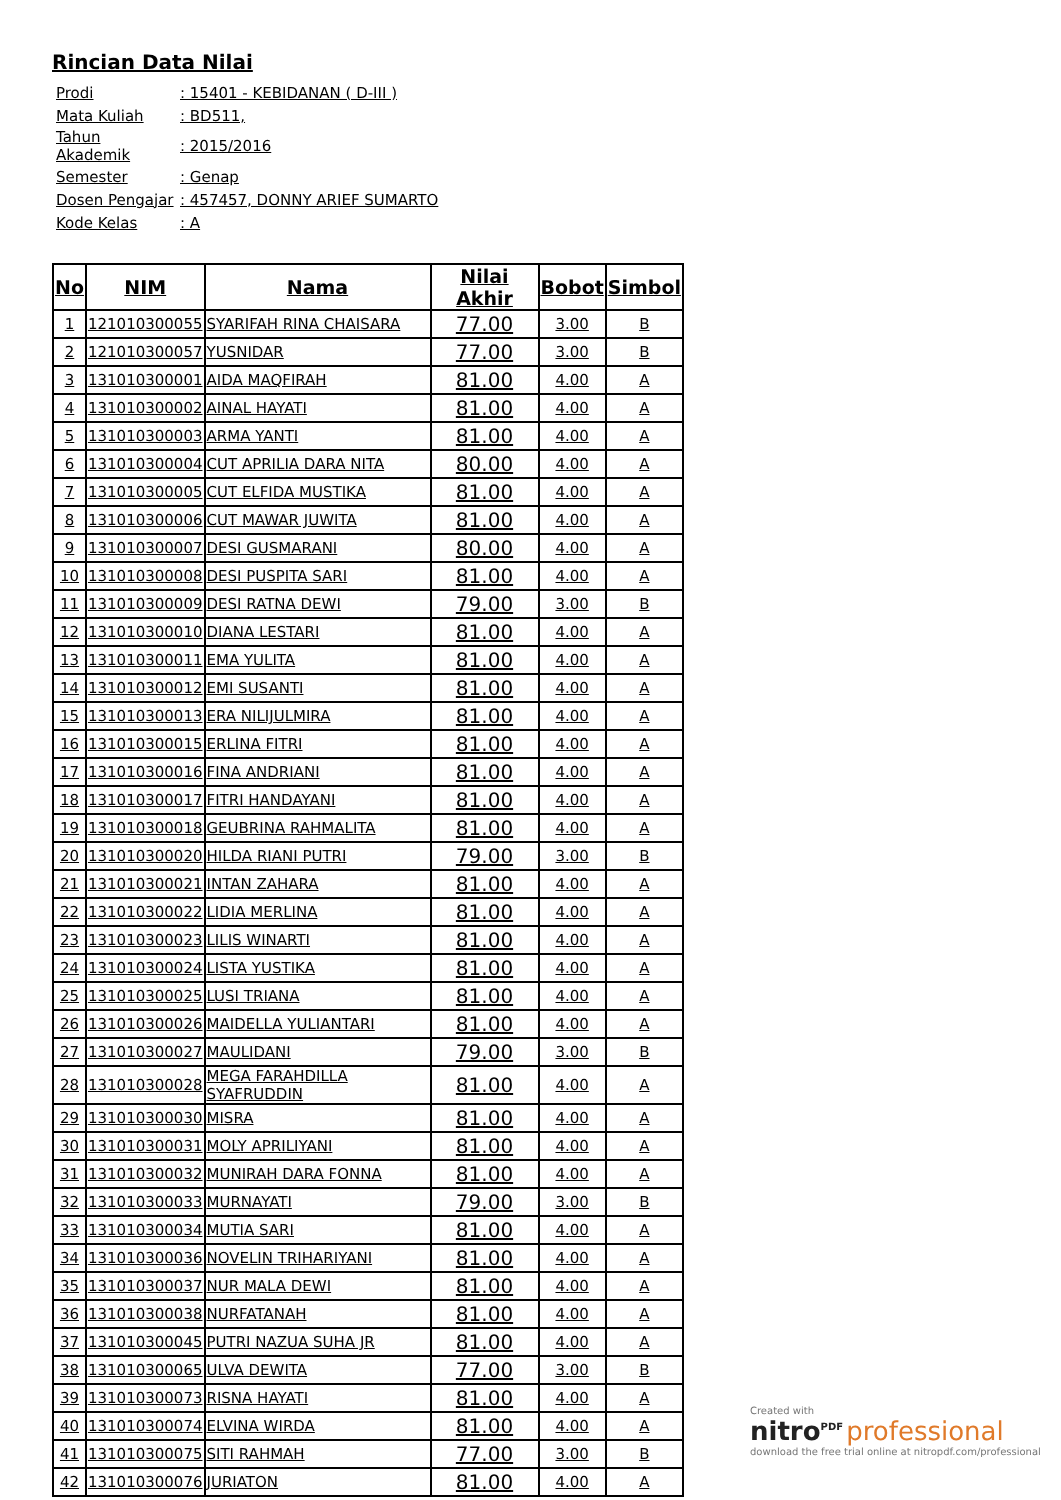Rincian Data Nilai
| Prodi | : 15401 - KEBIDANAN ( D-III ) |
| Mata Kuliah | : BD511, |
| Tahun Akademik | : 2015/2016 |
| Semester | : Genap |
| Dosen Pengajar | : 457457, DONNY ARIEF SUMARTO |
| Kode Kelas | : A |
| No | NIM | Nama | Nilai Akhir | Bobot | Simbol |
| --- | --- | --- | --- | --- | --- |
| 1 | 121010300055 | SYARIFAH RINA CHAISARA | 77.00 | 3.00 | B |
| 2 | 121010300057 | YUSNIDAR | 77.00 | 3.00 | B |
| 3 | 131010300001 | AIDA MAQFIRAH | 81.00 | 4.00 | A |
| 4 | 131010300002 | AINAL HAYATI | 81.00 | 4.00 | A |
| 5 | 131010300003 | ARMA YANTI | 81.00 | 4.00 | A |
| 6 | 131010300004 | CUT APRILIA DARA NITA | 80.00 | 4.00 | A |
| 7 | 131010300005 | CUT ELFIDA MUSTIKA | 81.00 | 4.00 | A |
| 8 | 131010300006 | CUT MAWAR JUWITA | 81.00 | 4.00 | A |
| 9 | 131010300007 | DESI GUSMARANI | 80.00 | 4.00 | A |
| 10 | 131010300008 | DESI PUSPITA SARI | 81.00 | 4.00 | A |
| 11 | 131010300009 | DESI RATNA DEWI | 79.00 | 3.00 | B |
| 12 | 131010300010 | DIANA LESTARI | 81.00 | 4.00 | A |
| 13 | 131010300011 | EMA YULITA | 81.00 | 4.00 | A |
| 14 | 131010300012 | EMI SUSANTI | 81.00 | 4.00 | A |
| 15 | 131010300013 | ERA NILIJULMIRA | 81.00 | 4.00 | A |
| 16 | 131010300015 | ERLINA FITRI | 81.00 | 4.00 | A |
| 17 | 131010300016 | FINA ANDRIANI | 81.00 | 4.00 | A |
| 18 | 131010300017 | FITRI HANDAYANI | 81.00 | 4.00 | A |
| 19 | 131010300018 | GEUBRINA RAHMALITA | 81.00 | 4.00 | A |
| 20 | 131010300020 | HILDA RIANI PUTRI | 79.00 | 3.00 | B |
| 21 | 131010300021 | INTAN ZAHARA | 81.00 | 4.00 | A |
| 22 | 131010300022 | LIDIA MERLINA | 81.00 | 4.00 | A |
| 23 | 131010300023 | LILIS WINARTI | 81.00 | 4.00 | A |
| 24 | 131010300024 | LISTA YUSTIKA | 81.00 | 4.00 | A |
| 25 | 131010300025 | LUSI TRIANA | 81.00 | 4.00 | A |
| 26 | 131010300026 | MAIDELLA YULIANTARI | 81.00 | 4.00 | A |
| 27 | 131010300027 | MAULIDANI | 79.00 | 3.00 | B |
| 28 | 131010300028 | MEGA FARAHDILLA SYAFRUDDIN | 81.00 | 4.00 | A |
| 29 | 131010300030 | MISRA | 81.00 | 4.00 | A |
| 30 | 131010300031 | MOLY APRILIYANI | 81.00 | 4.00 | A |
| 31 | 131010300032 | MUNIRAH DARA FONNA | 81.00 | 4.00 | A |
| 32 | 131010300033 | MURNAYATI | 79.00 | 3.00 | B |
| 33 | 131010300034 | MUTIA SARI | 81.00 | 4.00 | A |
| 34 | 131010300036 | NOVELIN TRIHARIYANI | 81.00 | 4.00 | A |
| 35 | 131010300037 | NUR MALA DEWI | 81.00 | 4.00 | A |
| 36 | 131010300038 | NURFATANAH | 81.00 | 4.00 | A |
| 37 | 131010300045 | PUTRI NAZUA SUHA JR | 81.00 | 4.00 | A |
| 38 | 131010300065 | ULVA DEWITA | 77.00 | 3.00 | B |
| 39 | 131010300073 | RISNA HAYATI | 81.00 | 4.00 | A |
| 40 | 131010300074 | ELVINA WIRDA | 81.00 | 4.00 | A |
| 41 | 131010300075 | SITI RAHMAH | 77.00 | 3.00 | B |
| 42 | 131010300076 | JURIATON | 81.00 | 4.00 | A |
Created with
nitro<sup>PDF</sup> professional
download the free trial online at nitropdf.com/professional